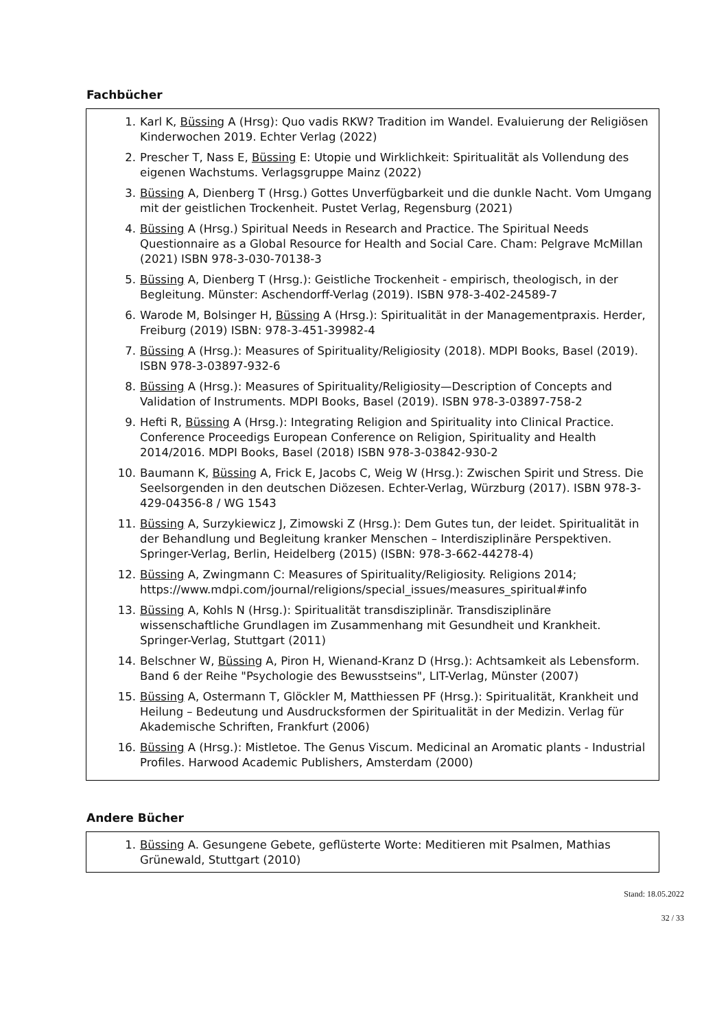Fachbücher
1. Karl K, Büssing A (Hrsg): Quo vadis RKW? Tradition im Wandel. Evaluierung der Religiösen Kinderwochen 2019. Echter Verlag (2022)
2. Prescher T, Nass E, Büssing E: Utopie und Wirklichkeit: Spiritualität als Vollendung des eigenen Wachstums. Verlagsgruppe Mainz (2022)
3. Büssing A, Dienberg T (Hrsg.) Gottes Unverfügbarkeit und die dunkle Nacht. Vom Umgang mit der geistlichen Trockenheit. Pustet Verlag, Regensburg (2021)
4. Büssing A (Hrsg.) Spiritual Needs in Research and Practice. The Spiritual Needs Questionnaire as a Global Resource for Health and Social Care. Cham: Pelgrave McMillan (2021) ISBN 978-3-030-70138-3
5. Büssing A, Dienberg T (Hrsg.): Geistliche Trockenheit - empirisch, theologisch, in der Begleitung. Münster: Aschendorff-Verlag (2019). ISBN 978-3-402-24589-7
6. Warode M, Bolsinger H, Büssing A (Hrsg.): Spiritualität in der Managementpraxis. Herder, Freiburg (2019) ISBN: 978-3-451-39982-4
7. Büssing A (Hrsg.): Measures of Spirituality/Religiosity (2018). MDPI Books, Basel (2019). ISBN 978-3-03897-932-6
8. Büssing A (Hrsg.): Measures of Spirituality/Religiosity—Description of Concepts and Validation of Instruments. MDPI Books, Basel (2019). ISBN 978-3-03897-758-2
9. Hefti R, Büssing A (Hrsg.): Integrating Religion and Spirituality into Clinical Practice. Conference Proceedigs European Conference on Religion, Spirituality and Health 2014/2016. MDPI Books, Basel (2018) ISBN 978-3-03842-930-2
10. Baumann K, Büssing A, Frick E, Jacobs C, Weig W (Hrsg.): Zwischen Spirit und Stress. Die Seelsorgenden in den deutschen Diözesen. Echter-Verlag, Würzburg (2017). ISBN 978-3-429-04356-8 / WG 1543
11. Büssing A, Surzykiewicz J, Zimowski Z (Hrsg.): Dem Gutes tun, der leidet. Spiritualität in der Behandlung und Begleitung kranker Menschen – Interdisziplinäre Perspektiven. Springer-Verlag, Berlin, Heidelberg (2015) (ISBN: 978-3-662-44278-4)
12. Büssing A, Zwingmann C: Measures of Spirituality/Religiosity. Religions 2014; https://www.mdpi.com/journal/religions/special_issues/measures_spiritual#info
13. Büssing A, Kohls N (Hrsg.): Spiritualität transdisziplinär. Transdisziplinäre wissenschaftliche Grundlagen im Zusammenhang mit Gesundheit und Krankheit. Springer-Verlag, Stuttgart (2011)
14. Belschner W, Büssing A, Piron H, Wienand-Kranz D (Hrsg.): Achtsamkeit als Lebensform. Band 6 der Reihe "Psychologie des Bewusstseins", LIT-Verlag, Münster (2007)
15. Büssing A, Ostermann T, Glöckler M, Matthiessen PF (Hrsg.): Spiritualität, Krankheit und Heilung – Bedeutung und Ausdrucksformen der Spiritualität in der Medizin. Verlag für Akademische Schriften, Frankfurt (2006)
16. Büssing A (Hrsg.): Mistletoe. The Genus Viscum. Medicinal an Aromatic plants - Industrial Profiles. Harwood Academic Publishers, Amsterdam (2000)
Andere Bücher
1. Büssing A. Gesungene Gebete, geflüsterte Worte: Meditieren mit Psalmen, Mathias Grünewald, Stuttgart (2010)
Stand: 18.05.2022
32 / 33